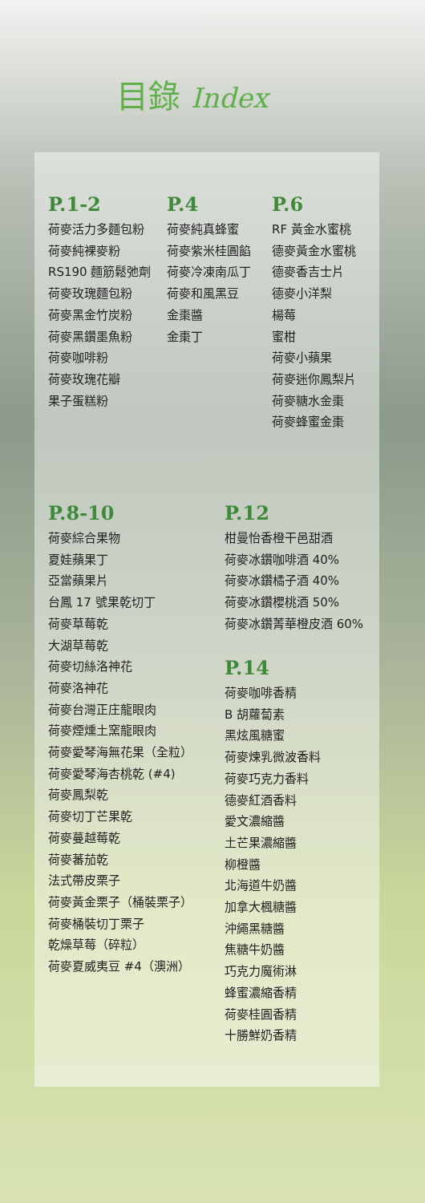目錄 Index
P.1-2
荷麥活力多麵包粉
荷麥純裸麥粉
RS190 麵筋鬆弛劑
荷麥玫瑰麵包粉
荷麥黑金竹炭粉
荷麥黑鑽墨魚粉
荷麥咖啡粉
荷麥玫瑰花瓣
果子蛋糕粉
P.4
荷麥純真蜂蜜
荷麥紫米桂圓餡
荷麥冷凍南瓜丁
荷麥和風黑豆
金棗醬
金棗丁
P.6
RF 黃金水蜜桃
德麥黃金水蜜桃
德麥香吉士片
德麥小洋梨
楊莓
蜜柑
荷麥小蘋果
荷麥迷你鳳梨片
荷麥糖水金棗
荷麥蜂蜜金棗
P.8-10
荷麥綜合果物
夏娃蘋果丁
亞當蘋果片
台鳳 17 號果乾切丁
荷麥草莓乾
大湖草莓乾
荷麥切絲洛神花
荷麥洛神花
荷麥台灣正庄龍眼肉
荷麥煙燻土窯龍眼肉
荷麥愛琴海無花果（全粒）
荷麥愛琴海杏桃乾 (#4)
荷麥鳳梨乾
荷麥切丁芒果乾
荷麥蔓越莓乾
荷麥蕃茄乾
法式帶皮栗子
荷麥黃金栗子（桶裝栗子）
荷麥桶裝切丁栗子
乾燥草莓（碎粒）
荷麥夏威夷豆 #4（澳洲）
P.12
柑曼怡香橙干邑甜酒
荷麥冰鑽咖啡酒 40%
荷麥冰鑽橘子酒 40%
荷麥冰鑽櫻桃酒 50%
荷麥冰鑽菁華橙皮酒 60%
P.14
荷麥咖啡香精
B 胡蘿蔔素
黑炫風糖蜜
荷麥煉乳微波香料
荷麥巧克力香料
德麥紅酒香料
愛文濃縮醬
土芒果濃縮醬
柳橙醬
北海道牛奶醬
加拿大楓糖醬
沖繩黑糖醬
焦糖牛奶醬
巧克力魔術淋
蜂蜜濃縮香精
荷麥桂圓香精
十勝鮮奶香精